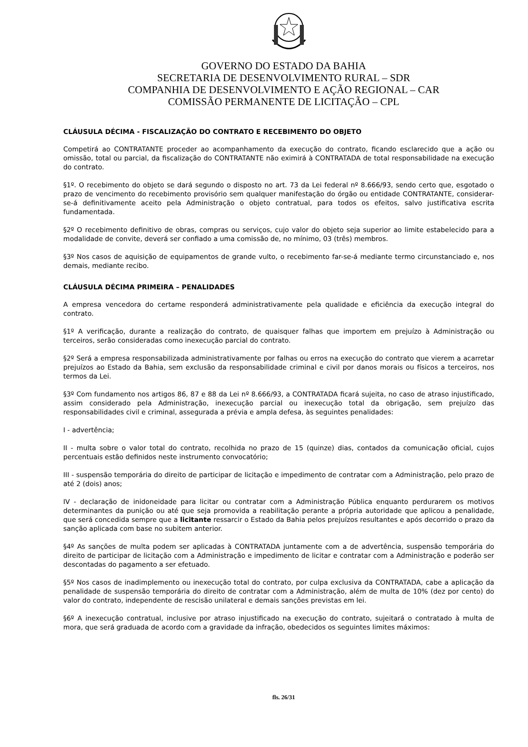GOVERNO DO ESTADO DA BAHIA
SECRETARIA DE DESENVOLVIMENTO RURAL – SDR
COMPANHIA DE DESENVOLVIMENTO E AÇÃO REGIONAL – CAR
COMISSÃO PERMANENTE DE LICITAÇÃO – CPL
CLÁUSULA DÉCIMA - FISCALIZAÇÃO DO CONTRATO E RECEBIMENTO DO OBJETO
Competirá ao CONTRATANTE proceder ao acompanhamento da execução do contrato, ficando esclarecido que a ação ou omissão, total ou parcial, da fiscalização do CONTRATANTE não eximirá à CONTRATADA de total responsabilidade na execução do contrato.
§1º. O recebimento do objeto se dará segundo o disposto no art. 73 da Lei federal nº 8.666/93, sendo certo que, esgotado o prazo de vencimento do recebimento provisório sem qualquer manifestação do órgão ou entidade CONTRATANTE, considerar-se-á definitivamente aceito pela Administração o objeto contratual, para todos os efeitos, salvo justificativa escrita fundamentada.
§2º O recebimento definitivo de obras, compras ou serviços, cujo valor do objeto seja superior ao limite estabelecido para a modalidade de convite, deverá ser confiado a uma comissão de, no mínimo, 03 (três) membros.
§3º Nos casos de aquisição de equipamentos de grande vulto, o recebimento far-se-á mediante termo circunstanciado e, nos demais, mediante recibo.
CLÁUSULA DÉCIMA PRIMEIRA – PENALIDADES
A empresa vencedora do certame responderá administrativamente pela qualidade e eficiência da execução integral do contrato.
§1º A verificação, durante a realização do contrato, de quaisquer falhas que importem em prejuízo à Administração ou terceiros, serão consideradas como inexecução parcial do contrato.
§2º Será a empresa responsabilizada administrativamente por falhas ou erros na execução do contrato que vierem a acarretar prejuízos ao Estado da Bahia, sem exclusão da responsabilidade criminal e civil por danos morais ou físicos a terceiros, nos termos da Lei.
§3º Com fundamento nos artigos 86, 87 e 88 da Lei nº 8.666/93, a CONTRATADA ficará sujeita, no caso de atraso injustificado, assim considerado pela Administração, inexecução parcial ou inexecução total da obrigação, sem prejuízo das responsabilidades civil e criminal, assegurada a prévia e ampla defesa, às seguintes penalidades:
I - advertência;
II - multa sobre o valor total do contrato, recolhida no prazo de 15 (quinze) dias, contados da comunicação oficial, cujos percentuais estão definidos neste instrumento convocatório;
III - suspensão temporária do direito de participar de licitação e impedimento de contratar com a Administração, pelo prazo de até 2 (dois) anos;
IV - declaração de inidoneidade para licitar ou contratar com a Administração Pública enquanto perdurarem os motivos determinantes da punição ou até que seja promovida a reabilitação perante a própria autoridade que aplicou a penalidade, que será concedida sempre que a licitante ressarcir o Estado da Bahia pelos prejuízos resultantes e após decorrido o prazo da sanção aplicada com base no subitem anterior.
§4º As sanções de multa podem ser aplicadas à CONTRATADA juntamente com a de advertência, suspensão temporária do direito de participar de licitação com a Administração e impedimento de licitar e contratar com a Administração e poderão ser descontadas do pagamento a ser efetuado.
§5º Nos casos de inadimplemento ou inexecução total do contrato, por culpa exclusiva da CONTRATADA, cabe a aplicação da penalidade de suspensão temporária do direito de contratar com a Administração, além de multa de 10% (dez por cento) do valor do contrato, independente de rescisão unilateral e demais sanções previstas em lei.
§6º A inexecução contratual, inclusive por atraso injustificado na execução do contrato, sujeitará o contratado à multa de mora, que será graduada de acordo com a gravidade da infração, obedecidos os seguintes limites máximos:
fls. 26/31